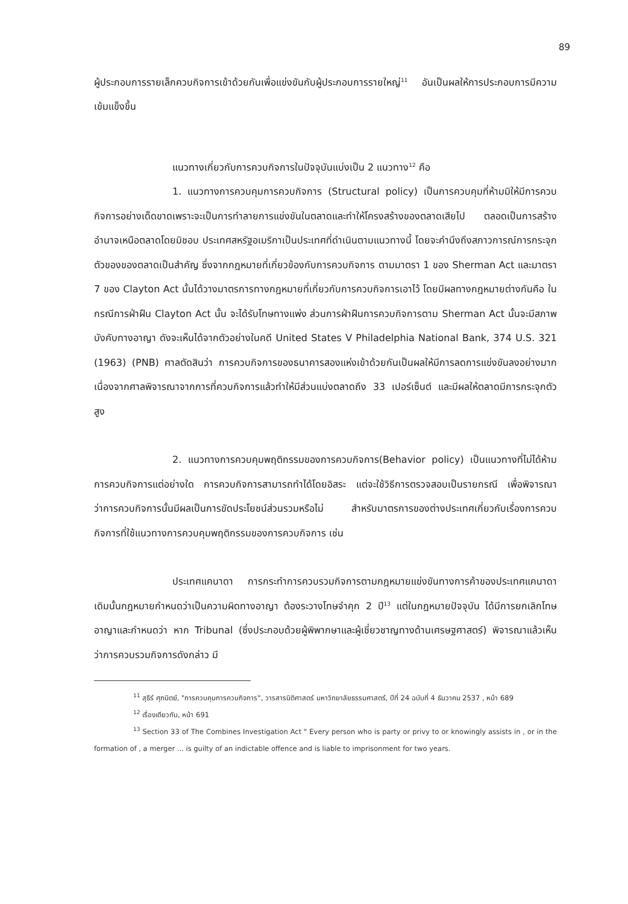89
ผู้ประกอบการรายเล็กควบกิจการเข้าด้วยกันเพื่อแข่งขันกับผู้ประกอบการรายใหญ่<sup>11</sup> อันเป็นผลให้การประกอบการมีความเข้มแข็งขึ้น
แนวทางเกี่ยวกับการควบกิจการในปัจจุบันแบ่งเป็น 2 แนวทาง<sup>12</sup> คือ
1. แนวทางการควบคุมการควบกิจการ (Structural policy) เป็นการควบคุมที่ห้ามมิให้มีการควบกิจการอย่างเด็ดขาดเพราะจะเป็นการทำลายการแข่งขันในตลาดและทำให้โครงสร้างของตลาดเสียไป ตลอดเป็นการสร้างอำนาจเหนือตลาดโดยมิชอบ ประเทศสหรัฐอเมริกาเป็นประเทศที่ดำเนินตามแนวทางนี้ โดยจะคำนึงถึงสภาวการณ์การกระจุกตัวของของตลาดเป็นสำคัญ ซึ่งจากกฎหมายที่เกี่ยวข้องกับการควบกิจการ ตามมาตรา 1 ของ Sherman Act และมาตรา 7 ของ Clayton Act นั้นได้วางมาตรการทางกฎหมายที่เกี่ยวกับการควบกิจการเอาไว้ โดยมีผลทางกฎหมายต่างกันคือ ในกรณีการฝ่าฝืน Clayton Act นั้น จะได้รับโทษทางแพ่ง ส่วนการฝ่าฝืนการควบกิจการตาม Sherman Act นั้นจะมีสภาพบังคับทางอาญา ดังจะเห็นได้จากตัวอย่างในคดี United States V Philadelphia National Bank, 374 U.S. 321 (1963) (PNB) ศาลตัดสินว่า การควบกิจการของธนาคารสองแห่งเข้าด้วยกันเป็นผลให้มีการลดการแข่งขันลงอย่างมาก เนื่องจากศาลพิจารณาจากการที่ควบกิจการแล้วทำให้มีส่วนแบ่งตลาดถึง 33 เปอร์เซ็นต์ และมีผลให้ตลาดมีการกระจุกตัวสูง
2. แนวทางการควบคุมพฤติกรรมของการควบกิจการ(Behavior policy) เป็นแนวทางที่ไม่ได้ห้ามการควบกิจการแต่อย่างใด การควบกิจการสามารถทำได้โดยอิสระ แต่จะใช้วิธีการตรวจสอบเป็นรายกรณี เพื่อพิจารณาว่าการควบกิจการนั้นมีผลเป็นการขัดประโยชน์ส่วนรวมหรือไม่ สำหรับมาตรการของต่างประเทศเกี่ยวกับเรื่องการควบกิจการที่ใช้แนวทางการควบคุมพฤติกรรมของการควบกิจการ เช่น
ประเทศแคนาดา การกระทำการควบรวมกิจการตามกฎหมายแข่งขันทางการค้าของประเทศแคนาดา เดิมนั้นกฎหมายกำหนดว่าเป็นความผิดทางอาญา ต้องระวางโทษจำคุก 2 ปี<sup>13</sup> แต่ในกฎหมายปัจจุบัน ได้มีการยกเลิกโทษอาญาและกำหนดว่า หาก Tribunal (ซึ่งประกอบด้วยผู้พิพากษาและผู้เชี่ยวชาญทางด้านเศรษฐศาสตร์) พิจารณาแล้วเห็นว่าการควบรวมกิจการดังกล่าว มี
<sup>11</sup> สุธีร์ ศุภนิตย์, "การควบคุมการควบกิจการ", วารสารนิติศาสตร์ มหาวิทยาลัยธรรมศาสตร์, ปีที่ 24 ฉบับที่ 4 ธันวาคม 2537 , หน้า 689
<sup>12</sup> เรื่องเดียวกัน, หน้า 691
<sup>13</sup> Section 33 of The Combines Investigation Act " Every person who is party or privy to or knowingly assists in , or in the formation of , a merger ... is guilty of an indictable offence and is liable to imprisonment for two years.